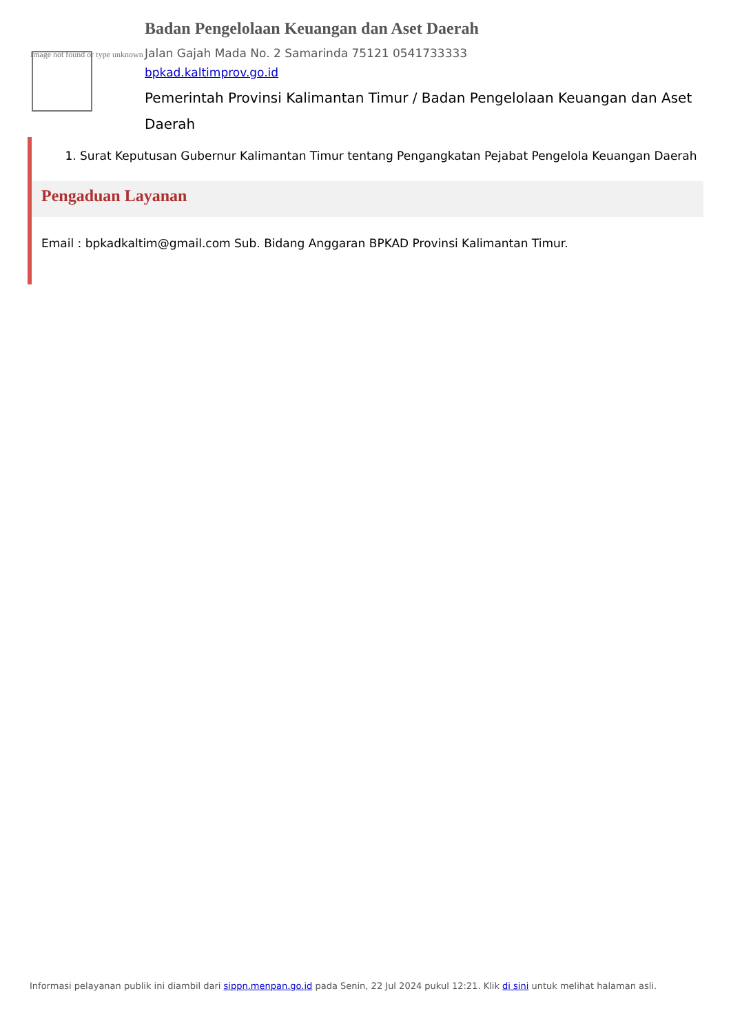Image not found or type unknown
Badan Pengelolaan Keuangan dan Aset Daerah
Jalan Gajah Mada No. 2 Samarinda 75121 0541733333
bpkad.kaltimprov.go.id
Pemerintah Provinsi Kalimantan Timur / Badan Pengelolaan Keuangan dan Aset Daerah
1. Surat Keputusan Gubernur Kalimantan Timur tentang Pengangkatan Pejabat Pengelola Keuangan Daerah
Pengaduan Layanan
Email : bpkadkaltim@gmail.com Sub. Bidang Anggaran BPKAD Provinsi Kalimantan Timur.
Informasi pelayanan publik ini diambil dari sippn.menpan.go.id pada Senin, 22 Jul 2024 pukul 12:21. Klik di sini untuk melihat halaman asli.